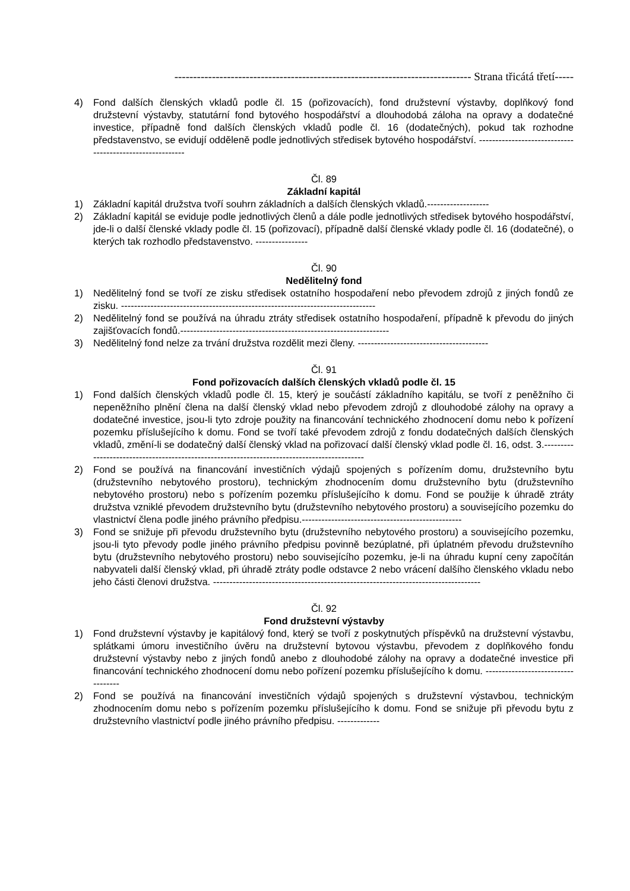------------------------------------------------------------------------------- Strana třicátá třetí-----
4) Fond dalších členských vkladů podle čl. 15 (pořizovacích), fond družstevní výstavby, doplňkový fond družstevní výstavby, statutární fond bytového hospodářství a dlouhodobá záloha na opravy a dodatečné investice, případně fond dalších členských vkladů podle čl. 16 (dodatečných), pokud tak rozhodne představenstvo, se evidují odděleně podle jednotlivých středisek bytového hospodářství. ---------------------------------------------------------
Čl. 89
Základní kapitál
1) Základní kapitál družstva tvoří souhrn základních a dalších členských vkladů.-------------------
2) Základní kapitál se eviduje podle jednotlivých členů a dále podle jednotlivých středisek bytového hospodářství, jde-li o další členské vklady podle čl. 15 (pořizovací), případně další členské vklady podle čl. 16 (dodatečné), o kterých tak rozhodlo představenstvo. ----------------
Čl. 90
Nedělitelný fond
1) Nedělitelný fond se tvoří ze zisku středisek ostatního hospodaření nebo převodem zdrojů z jiných fondů ze zisku. ------------------------------------------------------------------------------
2) Nedělitelný fond se používá na úhradu ztráty středisek ostatního hospodaření, případně k převodu do jiných zajišťovacích fondů.----------------------------------------------------------------
3) Nedělitelný fond nelze za trvání družstva rozdělit mezi členy. ----------------------------------------
Čl. 91
Fond pořizovacích dalších členských vkladů podle čl. 15
1) Fond dalších členských vkladů podle čl. 15, který je součástí základního kapitálu, se tvoří z peněžního či nepeněžního plnění člena na další členský vklad nebo převodem zdrojů z dlouhodobé zálohy na opravy a dodatečné investice, jsou-li tyto zdroje použity na financování technického zhodnocení domu nebo k pořízení pozemku příslušejícího k domu. Fond se tvoří také převodem zdrojů z fondu dodatečných dalších členských vkladů, změní-li se dodatečný další členský vklad na pořizovací další členský vklad podle čl. 16, odst. 3.--------------------------------------------------------------------------------------------
2) Fond se používá na financování investičních výdajů spojených s pořízením domu, družstevního bytu (družstevního nebytového prostoru), technickým zhodnocením domu družstevního bytu (družstevního nebytového prostoru) nebo s pořízením pozemku příslušejícího k domu. Fond se použije k úhradě ztráty družstva vzniklé převodem družstevního bytu (družstevního nebytového prostoru) a souvisejícího pozemku do vlastnictví člena podle jiného právního předpisu.-------------------------------------------------
3) Fond se snižuje při převodu družstevního bytu (družstevního nebytového prostoru) a souvisejícího pozemku, jsou-li tyto převody podle jiného právního předpisu povinně bezúplatné, při úplatném převodu družstevního bytu (družstevního nebytového prostoru) nebo souvisejícího pozemku, je-li na úhradu kupní ceny započítán nabyvateli další členský vklad, při úhradě ztráty podle odstavce 2 nebo vrácení dalšího členského vkladu nebo jeho části členovi družstva. ----------------------------------------------------------------------------------
Čl. 92
Fond družstevní výstavby
1) Fond družstevní výstavby je kapitálový fond, který se tvoří z poskytnutých příspěvků na družstevní výstavbu, splátkami úmoru investičního úvěru na družstevní bytovou výstavbu, převodem z doplňkového fondu družstevní výstavby nebo z jiných fondů anebo z dlouhodobé zálohy na opravy a dodatečné investice při financování technického zhodnocení domu nebo pořízení pozemku příslušejícího k domu. -----------------------------------
2) Fond se používá na financování investičních výdajů spojených s družstevní výstavbou, technickým zhodnocením domu nebo s pořízením pozemku příslušejícího k domu. Fond se snižuje při převodu bytu z družstevního vlastnictví podle jiného právního předpisu. -------------